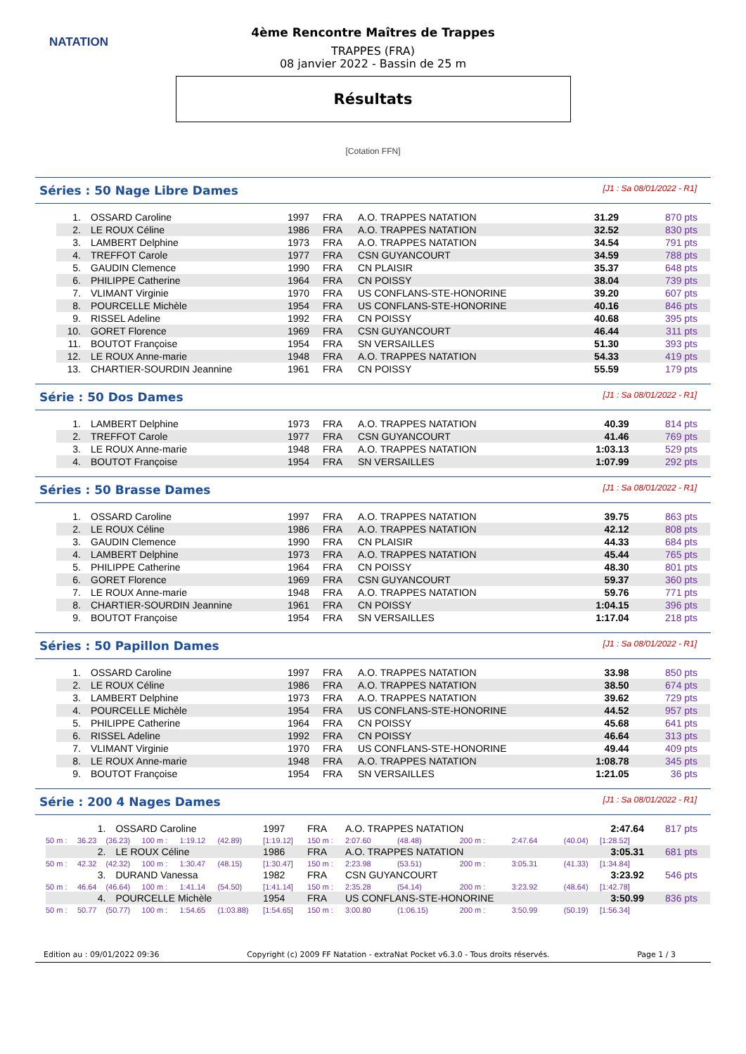NATATION
4ème Rencontre Maîtres de Trappes
TRAPPES (FRA)
08 janvier 2022 - Bassin de 25 m
Résultats
[Cotation FFN]
Séries : 50 Nage Libre Dames [J1 : Sa 08/01/2022 - R1]
| 1. | OSSARD Caroline | 1997 | FRA | A.O. TRAPPES NATATION | 31.29 | 870 pts |
| 2. | LE ROUX Céline | 1986 | FRA | A.O. TRAPPES NATATION | 32.52 | 830 pts |
| 3. | LAMBERT Delphine | 1973 | FRA | A.O. TRAPPES NATATION | 34.54 | 791 pts |
| 4. | TREFFOT Carole | 1977 | FRA | CSN GUYANCOURT | 34.59 | 788 pts |
| 5. | GAUDIN Clemence | 1990 | FRA | CN PLAISIR | 35.37 | 648 pts |
| 6. | PHILIPPE Catherine | 1964 | FRA | CN POISSY | 38.04 | 739 pts |
| 7. | VLIMANT Virginie | 1970 | FRA | US CONFLANS-STE-HONORINE | 39.20 | 607 pts |
| 8. | POURCELLE Michèle | 1954 | FRA | US CONFLANS-STE-HONORINE | 40.16 | 846 pts |
| 9. | RISSEL Adeline | 1992 | FRA | CN POISSY | 40.68 | 395 pts |
| 10. | GORET Florence | 1969 | FRA | CSN GUYANCOURT | 46.44 | 311 pts |
| 11. | BOUTOT Françoise | 1954 | FRA | SN VERSAILLES | 51.30 | 393 pts |
| 12. | LE ROUX Anne-marie | 1948 | FRA | A.O. TRAPPES NATATION | 54.33 | 419 pts |
| 13. | CHARTIER-SOURDIN Jeannine | 1961 | FRA | CN POISSY | 55.59 | 179 pts |
Série : 50 Dos Dames [J1 : Sa 08/01/2022 - R1]
| 1. | LAMBERT Delphine | 1973 | FRA | A.O. TRAPPES NATATION | 40.39 | 814 pts |
| 2. | TREFFOT Carole | 1977 | FRA | CSN GUYANCOURT | 41.46 | 769 pts |
| 3. | LE ROUX Anne-marie | 1948 | FRA | A.O. TRAPPES NATATION | 1:03.13 | 529 pts |
| 4. | BOUTOT Françoise | 1954 | FRA | SN VERSAILLES | 1:07.99 | 292 pts |
Séries : 50 Brasse Dames [J1 : Sa 08/01/2022 - R1]
| 1. | OSSARD Caroline | 1997 | FRA | A.O. TRAPPES NATATION | 39.75 | 863 pts |
| 2. | LE ROUX Céline | 1986 | FRA | A.O. TRAPPES NATATION | 42.12 | 808 pts |
| 3. | GAUDIN Clemence | 1990 | FRA | CN PLAISIR | 44.33 | 684 pts |
| 4. | LAMBERT Delphine | 1973 | FRA | A.O. TRAPPES NATATION | 45.44 | 765 pts |
| 5. | PHILIPPE Catherine | 1964 | FRA | CN POISSY | 48.30 | 801 pts |
| 6. | GORET Florence | 1969 | FRA | CSN GUYANCOURT | 59.37 | 360 pts |
| 7. | LE ROUX Anne-marie | 1948 | FRA | A.O. TRAPPES NATATION | 59.76 | 771 pts |
| 8. | CHARTIER-SOURDIN Jeannine | 1961 | FRA | CN POISSY | 1:04.15 | 396 pts |
| 9. | BOUTOT Françoise | 1954 | FRA | SN VERSAILLES | 1:17.04 | 218 pts |
Séries : 50 Papillon Dames [J1 : Sa 08/01/2022 - R1]
| 1. | OSSARD Caroline | 1997 | FRA | A.O. TRAPPES NATATION | 33.98 | 850 pts |
| 2. | LE ROUX Céline | 1986 | FRA | A.O. TRAPPES NATATION | 38.50 | 674 pts |
| 3. | LAMBERT Delphine | 1973 | FRA | A.O. TRAPPES NATATION | 39.62 | 729 pts |
| 4. | POURCELLE Michèle | 1954 | FRA | US CONFLANS-STE-HONORINE | 44.52 | 957 pts |
| 5. | PHILIPPE Catherine | 1964 | FRA | CN POISSY | 45.68 | 641 pts |
| 6. | RISSEL Adeline | 1992 | FRA | CN POISSY | 46.64 | 313 pts |
| 7. | VLIMANT Virginie | 1970 | FRA | US CONFLANS-STE-HONORINE | 49.44 | 409 pts |
| 8. | LE ROUX Anne-marie | 1948 | FRA | A.O. TRAPPES NATATION | 1:08.78 | 345 pts |
| 9. | BOUTOT Françoise | 1954 | FRA | SN VERSAILLES | 1:21.05 | 36 pts |
Série : 200 4 Nages Dames [J1 : Sa 08/01/2022 - R1]
| 1. | | OSSARD Caroline | | | | 1997 | FRA | A.O. TRAPPES NATATION | | | | | 2:47.64 | | 817 pts |
| 50 m : | 36.23 | (36.23) | 100 m : | 1:19.12 | (42.89) | [1:19.12] | 150 m : | 2:07.60 | (48.48) | | 200 m : | 2:47.64 | (40.04) | [1:28.52] | |
| 2. | | LE ROUX Céline | | | | 1986 | FRA | A.O. TRAPPES NATATION | | | | | 3:05.31 | | 681 pts |
| 50 m : | 42.32 | (42.32) | 100 m : | 1:30.47 | (48.15) | [1:30.47] | 150 m : | 2:23.98 | (53.51) | | 200 m : | 3:05.31 | (41.33) | [1:34.84] | |
| 3. | | DURAND Vanessa | | | | 1982 | FRA | CSN GUYANCOURT | | | | | 3:23.92 | | 546 pts |
| 50 m : | 46.64 | (46.64) | 100 m : | 1:41.14 | (54.50) | [1:41.14] | 150 m : | 2:35.28 | (54.14) | | 200 m : | 3:23.92 | (48.64) | [1:42.78] | |
| 4. | | POURCELLE Michèle | | | | 1954 | FRA | US CONFLANS-STE-HONORINE | | | | | 3:50.99 | | 836 pts |
| 50 m : | 50.77 | (50.77) | 100 m : | 1:54.65 | (1:03.88) | [1:54.65] | 150 m : | 3:00.80 | (1:06.15) | | 200 m : | 3:50.99 | (50.19) | [1:56.34] | |
Edition au : 09/01/2022 09:36 Copyright (c) 2009 FF Natation - extraNat Pocket v6.3.0 - Tous droits réservés. Page 1 / 3